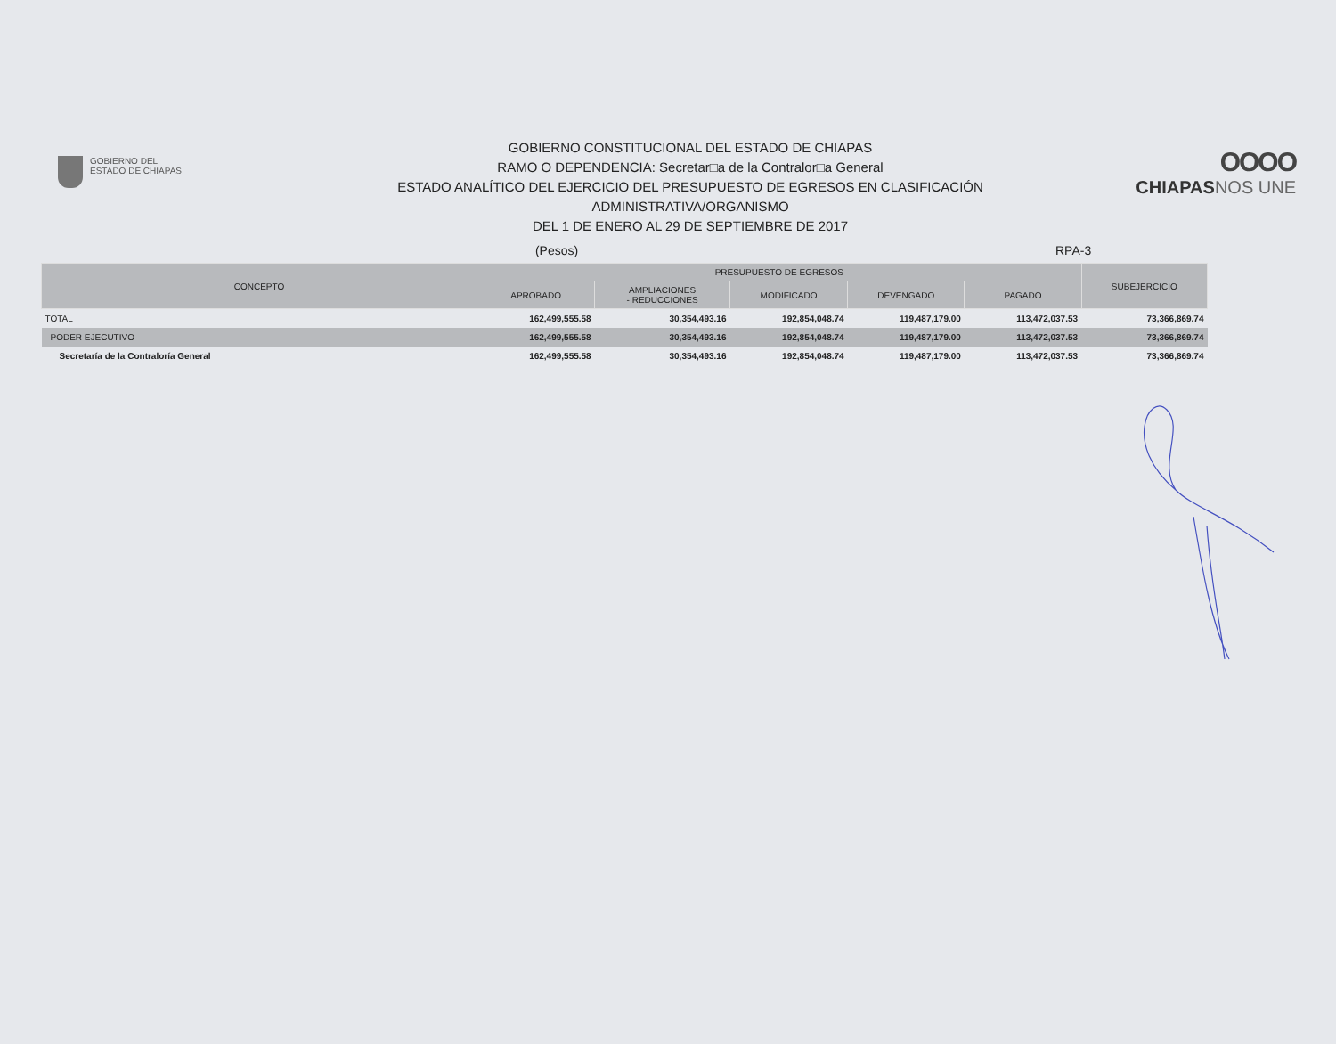GOBIERNO DEL
ESTADO DE CHIAPAS
GOBIERNO CONSTITUCIONAL DEL ESTADO DE CHIAPAS
RAMO O DEPENDENCIA: Secretar□a de la Contralor□a General
ESTADO ANALÍTICO DEL EJERCICIO DEL PRESUPUESTO DE EGRESOS EN CLASIFICACIÓN
ADMINISTRATIVA/ORGANISMO
DEL 1 DE ENERO AL 29 DE SEPTIEMBRE DE 2017
OOOO
CHIAPASNOS UNE
(Pesos) RPA-3
| CONCEPTO | PRESUPUESTO DE EGRESOS | | | | | SUBEJERCICIO |
| --- | --- | --- | --- | --- | --- | --- |
| | APROBADO | AMPLIACIONES - REDUCCIONES | MODIFICADO | DEVENGADO | PAGADO | |
| TOTAL | 162,499,555.58 | 30,354,493.16 | 192,854,048.74 | 119,487,179.00 | 113,472,037.53 | 73,366,869.74 |
| PODER EJECUTIVO | 162,499,555.58 | 30,354,493.16 | 192,854,048.74 | 119,487,179.00 | 113,472,037.53 | 73,366,869.74 |
| Secretaría de la Contraloría General | 162,499,555.58 | 30,354,493.16 | 192,854,048.74 | 119,487,179.00 | 113,472,037.53 | 73,366,869.74 |